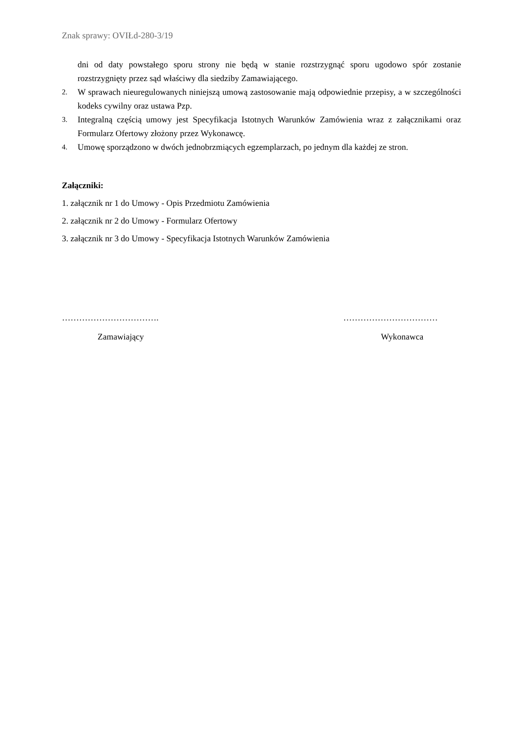Znak sprawy: OVIŁd-280-3/19
dni od daty powstałego sporu strony nie będą w stanie rozstrzygnąć sporu ugodowo spór zostanie rozstrzygnięty przez sąd właściwy dla siedziby Zamawiającego.
2. W sprawach nieuregulowanych niniejszą umową zastosowanie mają odpowiednie przepisy, a w szczególności kodeks cywilny oraz ustawa Pzp.
3. Integralną częścią umowy jest Specyfikacja Istotnych Warunków Zamówienia wraz z załącznikami oraz Formularz Ofertowy złożony przez Wykonawcę.
4. Umowę sporządzono w dwóch jednobrzmiących egzemplarzach, po jednym dla każdej ze stron.
Załączniki:
1. załącznik nr 1 do Umowy - Opis Przedmiotu Zamówienia
2. załącznik nr 2 do Umowy - Formularz Ofertowy
3. załącznik nr 3 do Umowy - Specyfikacja Istotnych Warunków Zamówienia
…………………………….
Zamawiający
……………………………
Wykonawca